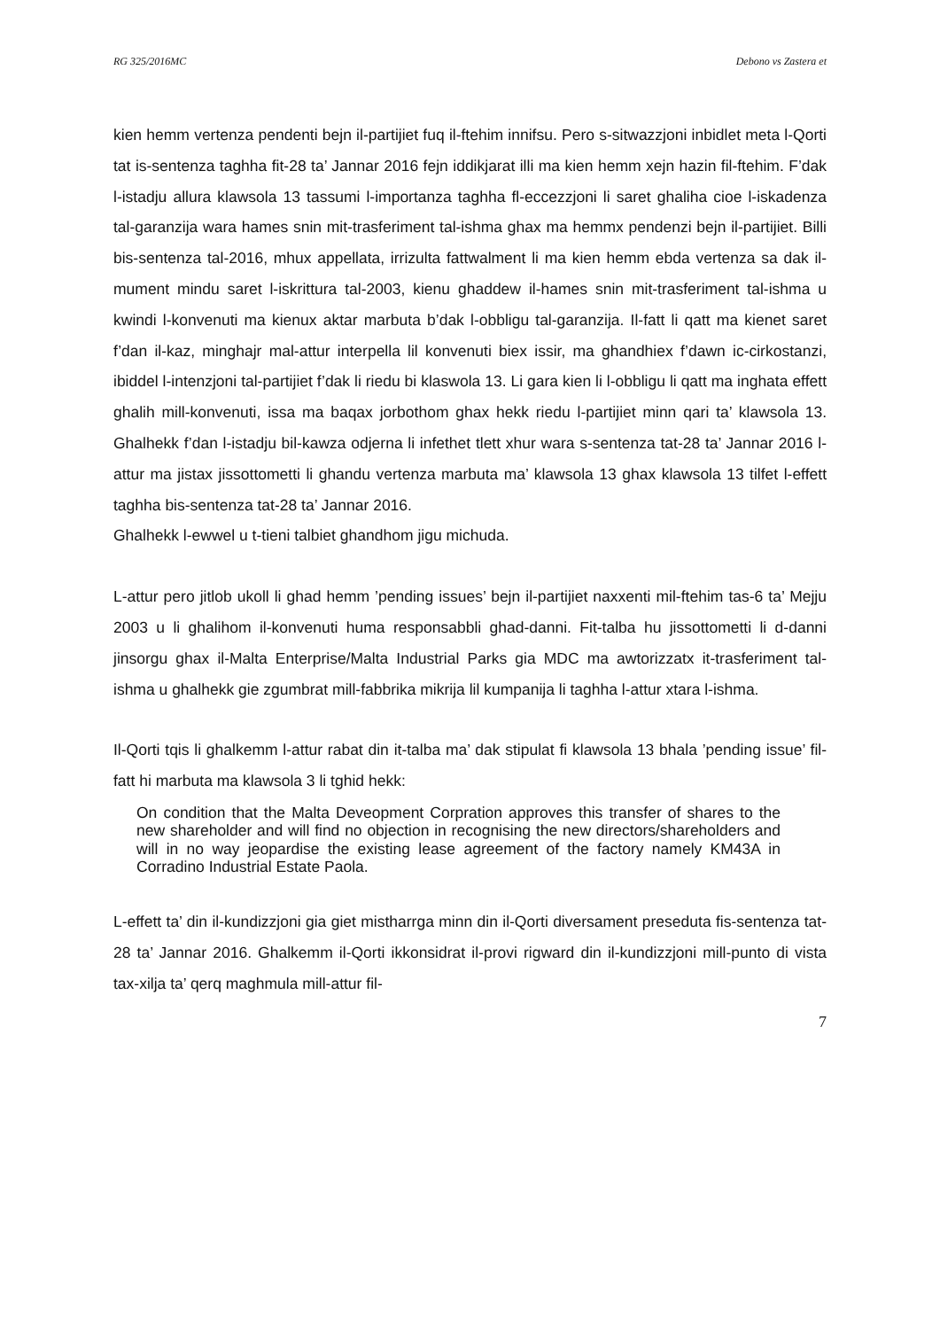RG 325/2016MC Debono vs Zastera et
kien hemm vertenza pendenti bejn il-partijiet fuq il-ftehim innifsu. Pero s-sitwazzjoni inbidlet meta l-Qorti tat is-sentenza taghha fit-28 ta’ Jannar 2016 fejn iddikjarat illi ma kien hemm xejn hazin fil-ftehim. F’dak l-istadju allura klawsola 13 tassumi l-importanza taghha fl-eccezzjoni li saret ghaliha cioe l-iskadenza tal-garanzija wara hames snin mit-trasferiment tal-ishma ghax ma hemmx pendenzi bejn il-partijiet. Billi bis-sentenza tal-2016, mhux appellata, irrizulta fattwalment li ma kien hemm ebda vertenza sa dak il-mument mindu saret l-iskrittura tal-2003, kienu ghaddew il-hames snin mit-trasferiment tal-ishma u kwindi l-konvenuti ma kienux aktar marbuta b’dak l-obbligu tal-garanzija. Il-fatt li qatt ma kienet saret f’dan il-kaz, minghajr mal-attur interpella lil konvenuti biex issir, ma ghandhiex f’dawn ic-cirkostanzi, ibiddel l-intenzjoni tal-partijiet f’dak li riedu bi klaswola 13. Li gara kien li l-obbligu li qatt ma inghata effett ghalih mill-konvenuti, issa ma baqax jorbothom ghax hekk riedu l-partijiet minn qari ta’ klawsola 13. Ghalhekk f’dan l-istadju bil-kawza odjerna li infethet tlett xhur wara s-sentenza tat-28 ta’ Jannar 2016 l-attur ma jistax jissottometti li ghandu vertenza marbuta ma’ klawsola 13 ghax klawsola 13 tilfet l-effett taghha bis-sentenza tat-28 ta’ Jannar 2016.
Ghalhekk l-ewwel u t-tieni talbiet ghandhom jigu michuda.
L-attur pero jitlob ukoll li ghad hemm ’pending issues’ bejn il-partijiet naxxenti mil-ftehim tas-6 ta’ Mejju 2003 u li ghalihom il-konvenuti huma responsabbli ghad-danni. Fit-talba hu jissottometti li d-danni jinsorgu ghax il-Malta Enterprise/Malta Industrial Parks gia MDC ma awtorizzatx it-trasferiment tal-ishma u ghalhekk gie zgumbrat mill-fabbrika mikrija lil kumpanija li taghha l-attur xtara l-ishma.
Il-Qorti tqis li ghalkemm l-attur rabat din it-talba ma’ dak stipulat fi klawsola 13 bhala ’pending issue’ fil-fatt hi marbuta ma klawsola 3 li tghid hekk:
On condition that the Malta Deveopment Corpration approves this transfer of shares to the new shareholder and will find no objection in recognising the new directors/shareholders and will in no way jeopardise the existing lease agreement of the factory namely KM43A in Corradino Industrial Estate Paola.
L-effett ta’ din il-kundizzjoni gia giet mistharrga minn din il-Qorti diversament preseduta fis-sentenza tat-28 ta’ Jannar 2016. Ghalkemm il-Qorti ikkonsidrat il-provi rigward din il-kundizzjoni mill-punto di vista tax-xilja ta’ qerq maghmula mill-attur fil-
7